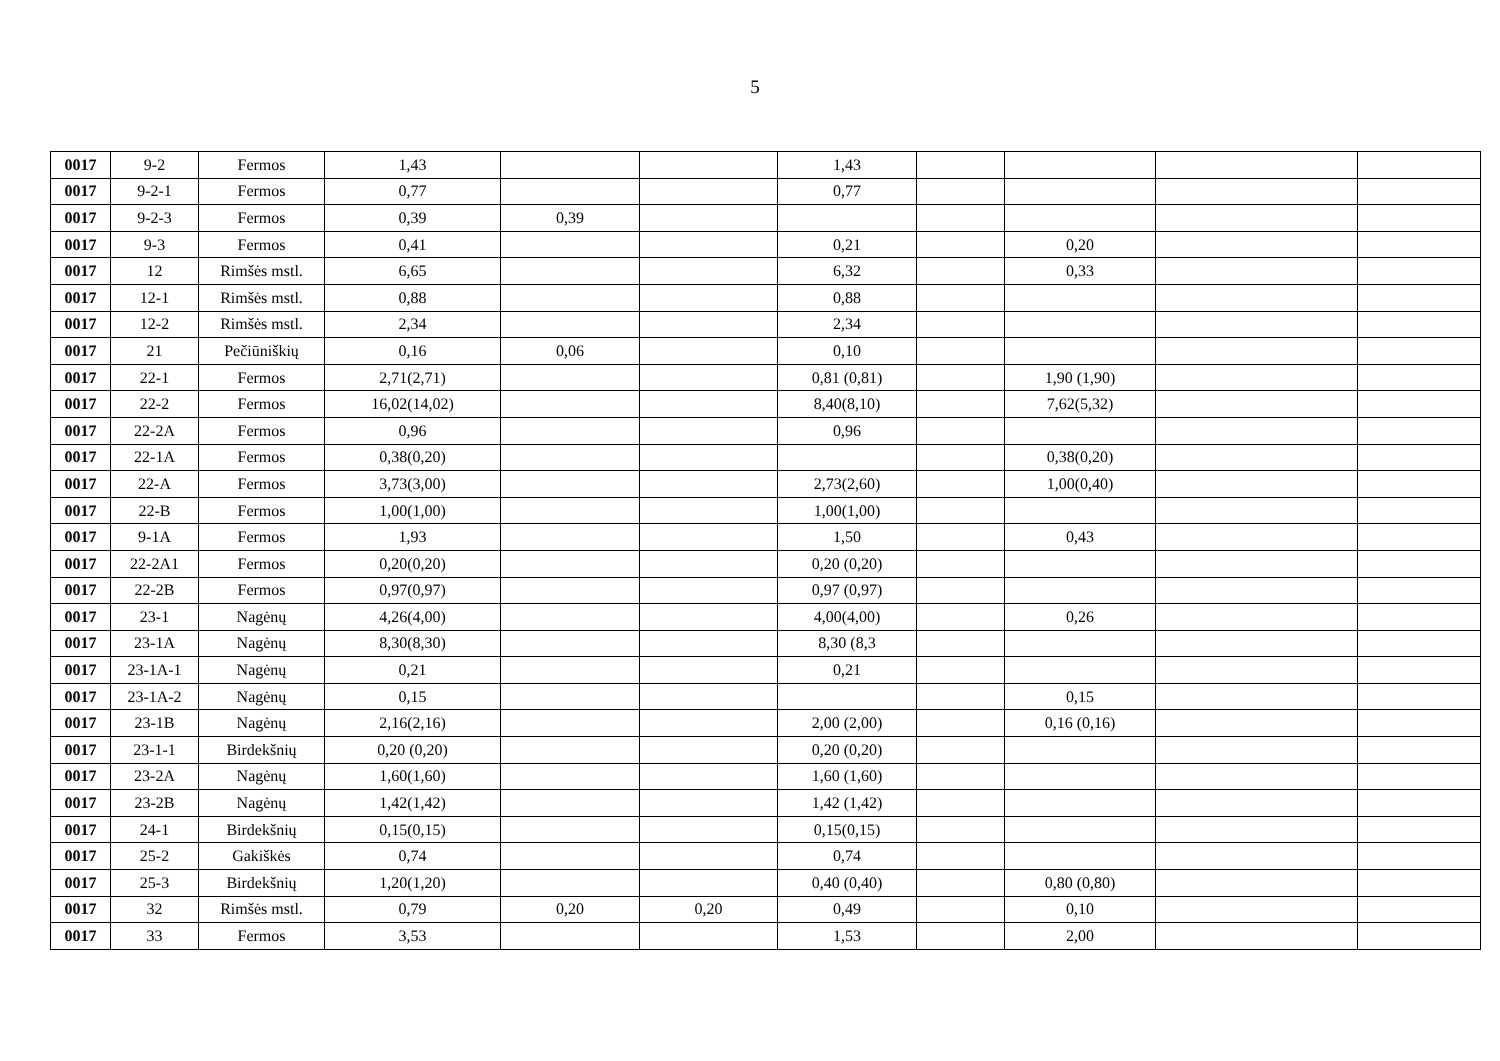5
| 0017 | 9-2 | Fermos | 1,43 | | | 1,43 | | | | |
| 0017 | 9-2-1 | Fermos | 0,77 | | | 0,77 | | | | |
| 0017 | 9-2-3 | Fermos | 0,39 | 0,39 | | | | | | |
| 0017 | 9-3 | Fermos | 0,41 | | | 0,21 | | 0,20 | | |
| 0017 | 12 | Rimšės mstl. | 6,65 | | | 6,32 | | 0,33 | | |
| 0017 | 12-1 | Rimšės mstl. | 0,88 | | | 0,88 | | | | |
| 0017 | 12-2 | Rimšės mstl. | 2,34 | | | 2,34 | | | | |
| 0017 | 21 | Pečiūniškių | 0,16 | 0,06 | | 0,10 | | | | |
| 0017 | 22-1 | Fermos | 2,71(2,71) | | | 0,81 (0,81) | | 1,90 (1,90) | | |
| 0017 | 22-2 | Fermos | 16,02(14,02) | | | 8,40(8,10) | | 7,62(5,32) | | |
| 0017 | 22-2A | Fermos | 0,96 | | | 0,96 | | | | |
| 0017 | 22-1A | Fermos | 0,38(0,20) | | | | | 0,38(0,20) | | |
| 0017 | 22-A | Fermos | 3,73(3,00) | | | 2,73(2,60) | | 1,00(0,40) | | |
| 0017 | 22-B | Fermos | 1,00(1,00) | | | 1,00(1,00) | | | | |
| 0017 | 9-1A | Fermos | 1,93 | | | 1,50 | | 0,43 | | |
| 0017 | 22-2A1 | Fermos | 0,20(0,20) | | | 0,20 (0,20) | | | | |
| 0017 | 22-2B | Fermos | 0,97(0,97) | | | 0,97 (0,97) | | | | |
| 0017 | 23-1 | Nagėnų | 4,26(4,00) | | | 4,00(4,00) | | 0,26 | | |
| 0017 | 23-1A | Nagėnų | 8,30(8,30) | | | 8,30 (8,3 | | | | |
| 0017 | 23-1A-1 | Nagėnų | 0,21 | | | 0,21 | | | | |
| 0017 | 23-1A-2 | Nagėnų | 0,15 | | | | | 0,15 | | |
| 0017 | 23-1B | Nagėnų | 2,16(2,16) | | | 2,00 (2,00) | | 0,16 (0,16) | | |
| 0017 | 23-1-1 | Birdekšnių | 0,20 (0,20) | | | 0,20 (0,20) | | | | |
| 0017 | 23-2A | Nagėnų | 1,60(1,60) | | | 1,60 (1,60) | | | | |
| 0017 | 23-2B | Nagėnų | 1,42(1,42) | | | 1,42 (1,42) | | | | |
| 0017 | 24-1 | Birdekšnių | 0,15(0,15) | | | 0,15(0,15) | | | | |
| 0017 | 25-2 | Gakiškės | 0,74 | | | 0,74 | | | | |
| 0017 | 25-3 | Birdekšnių | 1,20(1,20) | | | 0,40 (0,40) | | 0,80 (0,80) | | |
| 0017 | 32 | Rimšės mstl. | 0,79 | 0,20 | 0,20 | 0,49 | | 0,10 | | |
| 0017 | 33 | Fermos | 3,53 | | | 1,53 | | 2,00 | | |